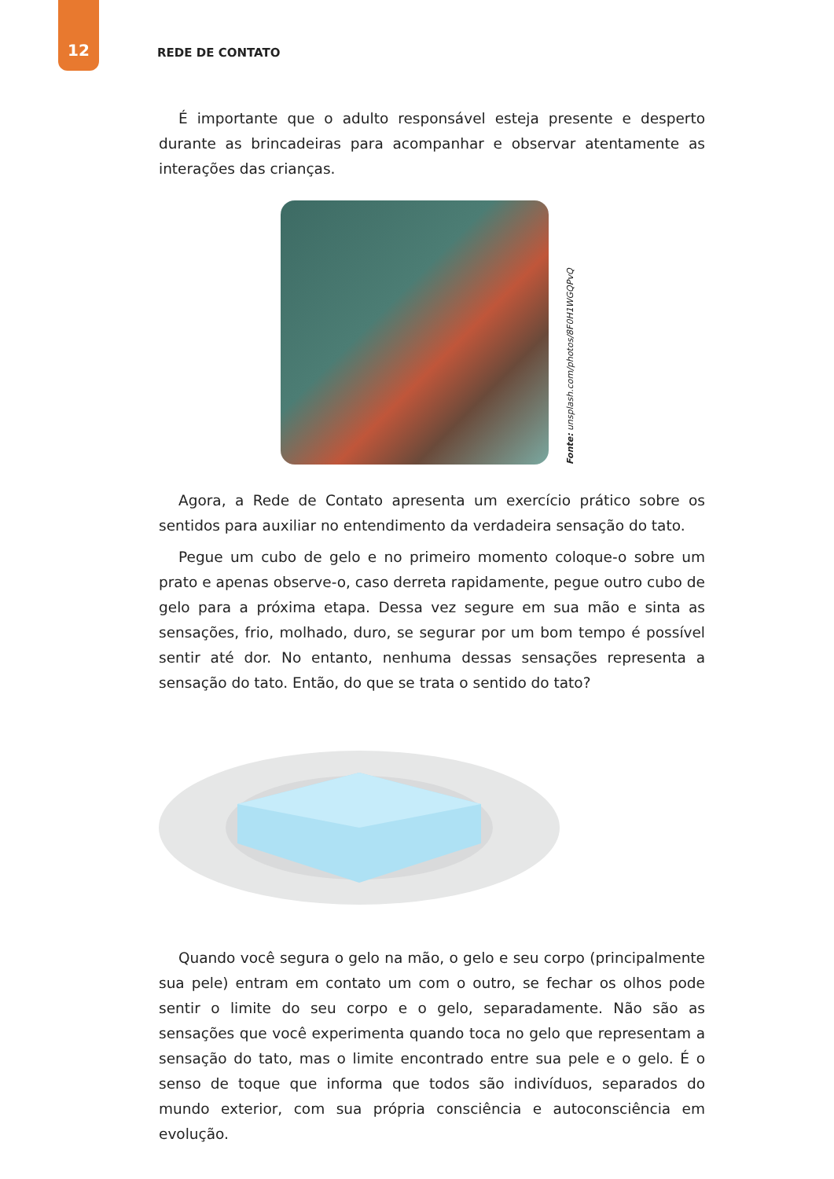12 REDE DE CONTATO
É importante que o adulto responsável esteja presente e desperto durante as brincadeiras para acompanhar e observar atentamente as interações das crianças.
Fonte: unsplash.com/photos/8F0H1WGQPvQ
Agora, a Rede de Contato apresenta um exercício prático sobre os sentidos para auxiliar no entendimento da verdadeira sensação do tato.
Pegue um cubo de gelo e no primeiro momento coloque-o sobre um prato e apenas observe-o, caso derreta rapidamente, pegue outro cubo de gelo para a próxima etapa. Dessa vez segure em sua mão e sinta as sensações, frio, molhado, duro, se segurar por um bom tempo é possível sentir até dor. No entanto, nenhuma dessas sensações representa a sensação do tato. Então, do que se trata o sentido do tato?
Quando você segura o gelo na mão, o gelo e seu corpo (principalmente sua pele) entram em contato um com o outro, se fechar os olhos pode sentir o limite do seu corpo e o gelo, separadamente. Não são as sensações que você experimenta quando toca no gelo que representam a sensação do tato, mas o limite encontrado entre sua pele e o gelo. É o senso de toque que informa que todos são indivíduos, separados do mundo exterior, com sua própria consciência e autoconsciência em evolução.